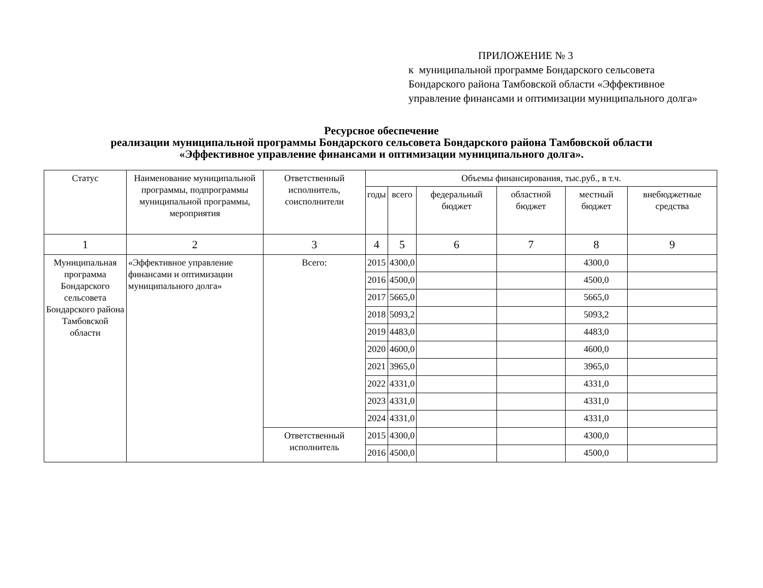ПРИЛОЖЕНИЕ № 3
к муниципальной программе Бондарского сельсовета Бондарского района Тамбовской области «Эффективное управление финансами и оптимизации муниципального долга»
Ресурсное обеспечение
реализации муниципальной программы Бондарского сельсовета Бондарского района Тамбовской области
«Эффективное управление финансами и оптимизации муниципального долга».
| Статус | Наименование муниципальной программы, подпрограммы муниципальной программы, мероприятия | Ответственный исполнитель, соисполнители | Объемы финансирования, тыс.руб., в т.ч. | | | | | |
| --- | --- | --- | --- | --- | --- | --- | --- | --- |
| | | | годы | всего | федеральный бюджет | областной бюджет | местный бюджет | внебюджетные средства |
| 1 | 2 | 3 | 4 | 5 | 6 | 7 | 8 | 9 |
| Муниципальная программа Бондарского сельсовета Бондарского района Тамбовской области | «Эффективное управление финансами и оптимизации муниципального долга» | Всего: | 2015 | 4300,0 | | | 4300,0 | |
| | | | 2016 | 4500,0 | | | 4500,0 | |
| | | | 2017 | 5665,0 | | | 5665,0 | |
| | | | 2018 | 5093,2 | | | 5093,2 | |
| | | | 2019 | 4483,0 | | | 4483,0 | |
| | | | 2020 | 4600,0 | | | 4600,0 | |
| | | | 2021 | 3965,0 | | | 3965,0 | |
| | | | 2022 | 4331,0 | | | 4331,0 | |
| | | | 2023 | 4331,0 | | | 4331,0 | |
| | | | 2024 | 4331,0 | | | 4331,0 | |
| | | Ответственный исполнитель | 2015 | 4300,0 | | | 4300,0 | |
| | | | 2016 | 4500,0 | | | 4500,0 | |